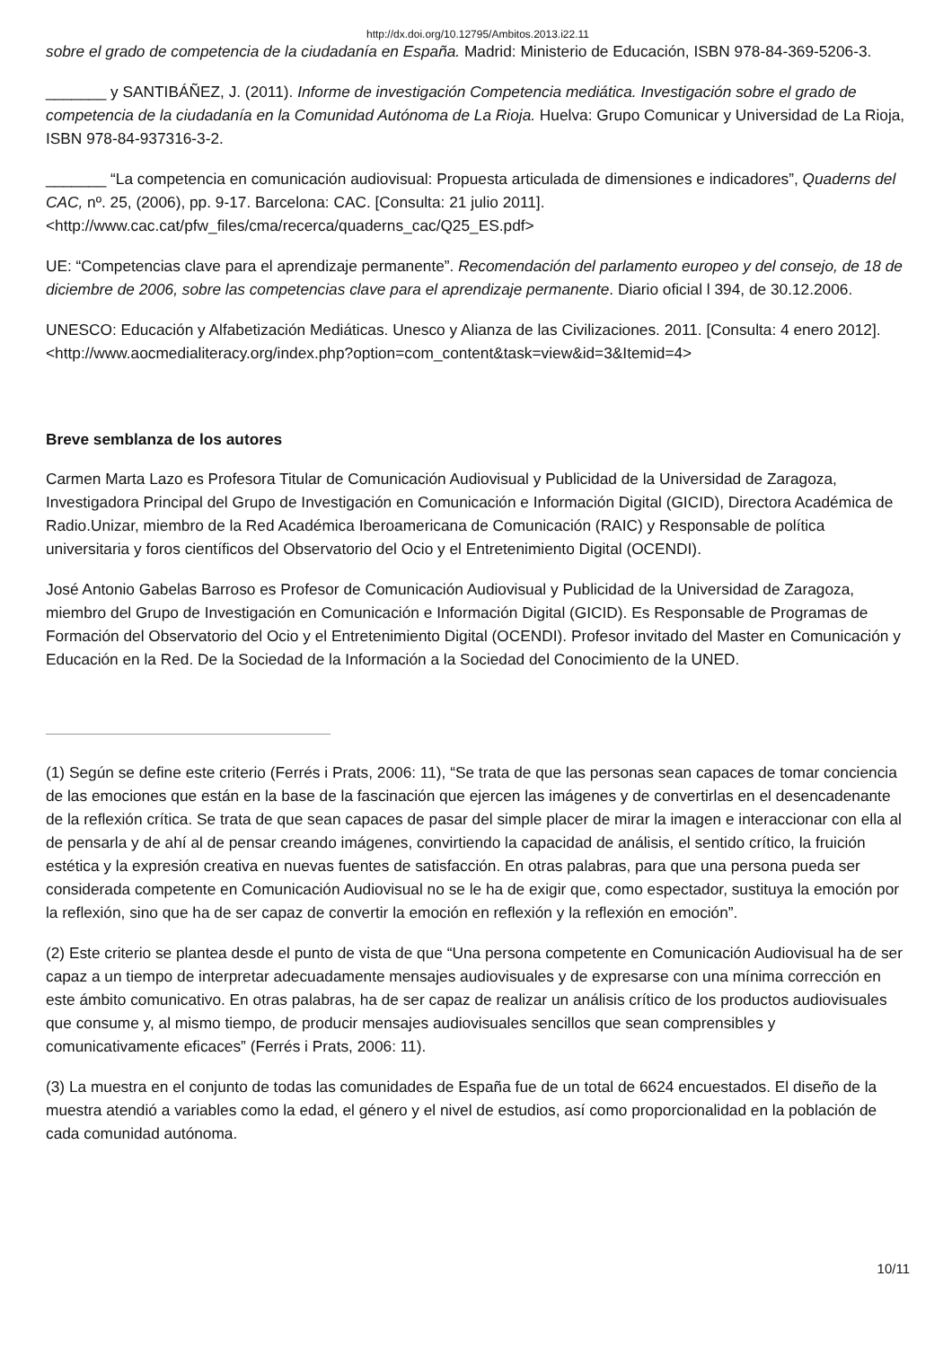http://dx.doi.org/10.12795/Ambitos.2013.i22.11
sobre el grado de competencia de la ciudadanía en España. Madrid: Ministerio de Educación, ISBN 978-84-369-5206-3.
_______ y SANTIBÁÑEZ, J. (2011). Informe de investigación Competencia mediática. Investigación sobre el grado de competencia de la ciudadanía en la Comunidad Autónoma de La Rioja. Huelva: Grupo Comunicar y Universidad de La Rioja, ISBN 978-84-937316-3-2.
_______ “La competencia en comunicación audiovisual: Propuesta articulada de dimensiones e indicadores”, Quaderns del CAC, nº. 25, (2006), pp. 9-17. Barcelona: CAC. [Consulta: 21 julio 2011]. <http://www.cac.cat/pfw_files/cma/recerca/quaderns_cac/Q25_ES.pdf>
UE: “Competencias clave para el aprendizaje permanente”. Recomendación del parlamento europeo y del consejo, de 18 de diciembre de 2006, sobre las competencias clave para el aprendizaje permanente. Diario oficial l 394, de 30.12.2006.
UNESCO: Educación y Alfabetización Mediáticas. Unesco y Alianza de las Civilizaciones. 2011. [Consulta: 4 enero 2012]. <http://www.aocmedialiteracy.org/index.php?option=com_content&task=view&id=3&Itemid=4>
Breve semblanza de los autores
Carmen Marta Lazo es Profesora Titular de Comunicación Audiovisual y Publicidad de la Universidad de Zaragoza, Investigadora Principal del Grupo de Investigación en Comunicación e Información Digital (GICID), Directora Académica de Radio.Unizar, miembro de la Red Académica Iberoamericana de Comunicación (RAIC) y Responsable de política universitaria y foros científicos del Observatorio del Ocio y el Entretenimiento Digital (OCENDI).
José Antonio Gabelas Barroso es Profesor de Comunicación Audiovisual y Publicidad de la Universidad de Zaragoza, miembro del Grupo de Investigación en Comunicación e Información Digital (GICID). Es Responsable de Programas de Formación del Observatorio del Ocio y el Entretenimiento Digital (OCENDI). Profesor invitado del Master en Comunicación y Educación en la Red. De la Sociedad de la Información a la Sociedad del Conocimiento de la UNED.
(1) Según se define este criterio (Ferrés i Prats, 2006: 11), “Se trata de que las personas sean capaces de tomar conciencia de las emociones que están en la base de la fascinación que ejercen las imágenes y de convertirlas en el desencadenante de la reflexión crítica. Se trata de que sean capaces de pasar del simple placer de mirar la imagen e interaccionar con ella al de pensarla y de ahí al de pensar creando imágenes, convirtiendo la capacidad de análisis, el sentido crítico, la fruición estética y la expresión creativa en nuevas fuentes de satisfacción. En otras palabras, para que una persona pueda ser considerada competente en Comunicación Audiovisual no se le ha de exigir que, como espectador, sustituya la emoción por la reflexión, sino que ha de ser capaz de convertir la emoción en reflexión y la reflexión en emoción”.
(2) Este criterio se plantea desde el punto de vista de que “Una persona competente en Comunicación Audiovisual ha de ser capaz a un tiempo de interpretar adecuadamente mensajes audiovisuales y de expresarse con una mínima corrección en este ámbito comunicativo. En otras palabras, ha de ser capaz de realizar un análisis crítico de los productos audiovisuales que consume y, al mismo tiempo, de producir mensajes audiovisuales sencillos que sean comprensibles y comunicativamente eficaces” (Ferrés i Prats, 2006: 11).
(3) La muestra en el conjunto de todas las comunidades de España fue de un total de 6624 encuestados. El diseño de la muestra atendió a variables como la edad, el género y el nivel de estudios, así como proporcionalidad en la población de cada comunidad autónoma.
10/11